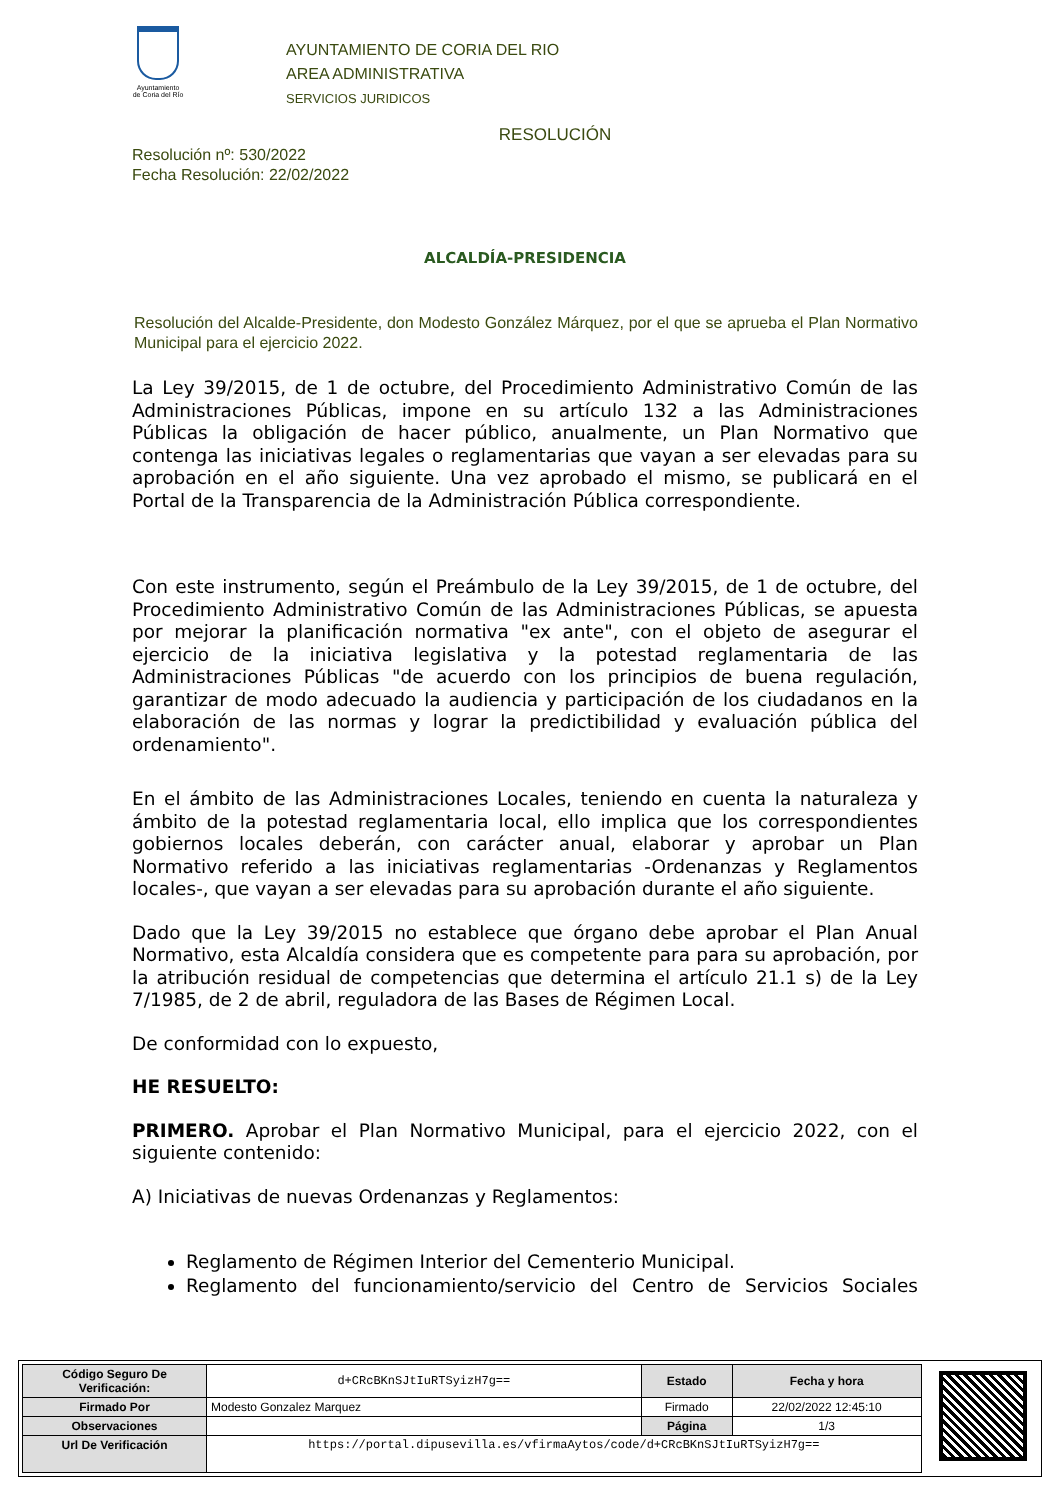Ayuntamiento
de Coria del Río
AYUNTAMIENTO DE CORIA DEL RIO
AREA ADMINISTRATIVA
SERVICIOS JURIDICOS
RESOLUCIÓN
Resolución nº: 530/2022
Fecha Resolución: 22/02/2022
ALCALDÍA-PRESIDENCIA
Resolución del Alcalde-Presidente, don Modesto González Márquez, por el que se aprueba el Plan Normativo Municipal para el ejercicio 2022.
La Ley 39/2015, de 1 de octubre, del Procedimiento Administrativo Común de las Administraciones Públicas, impone en su artículo 132 a las Administraciones Públicas la obligación de hacer público, anualmente, un Plan Normativo que contenga las iniciativas legales o reglamentarias que vayan a ser elevadas para su aprobación en el año siguiente. Una vez aprobado el mismo, se publicará en el Portal de la Transparencia de la Administración Pública correspondiente.
Con este instrumento, según el Preámbulo de la Ley 39/2015, de 1 de octubre, del Procedimiento Administrativo Común de las Administraciones Públicas, se apuesta por mejorar la planificación normativa "ex ante", con el objeto de asegurar el ejercicio de la iniciativa legislativa y la potestad reglamentaria de las Administraciones Públicas "de acuerdo con los principios de buena regulación, garantizar de modo adecuado la audiencia y participación de los ciudadanos en la elaboración de las normas y lograr la predictibilidad y evaluación pública del ordenamiento".
En el ámbito de las Administraciones Locales, teniendo en cuenta la naturaleza y ámbito de la potestad reglamentaria local, ello implica que los correspondientes gobiernos locales deberán, con carácter anual, elaborar y aprobar un Plan Normativo referido a las iniciativas reglamentarias -Ordenanzas y Reglamentos locales-, que vayan a ser elevadas para su aprobación durante el año siguiente.
Dado que la Ley 39/2015 no establece que órgano debe aprobar el Plan Anual Normativo, esta Alcaldía considera que es competente para para su aprobación, por la atribución residual de competencias que determina el artículo 21.1 s) de la Ley 7/1985, de 2 de abril, reguladora de las Bases de Régimen Local.
De conformidad con lo expuesto,
HE RESUELTO:
PRIMERO. Aprobar el Plan Normativo Municipal, para el ejercicio 2022, con el siguiente contenido:
A) Iniciativas de nuevas Ordenanzas y Reglamentos:
Reglamento de Régimen Interior del Cementerio Municipal.
Reglamento del funcionamiento/servicio del Centro de Servicios Sociales
| Código Seguro De Verificación: | d+CRcBKnSJtIuRTSyizH7g== | Estado | Fecha y hora |
| Firmado Por | Modesto Gonzalez Marquez | Firmado | 22/02/2022 12:45:10 |
| Observaciones | | Página | 1/3 |
| Url De Verificación | https://portal.dipusevilla.es/vfirmaAytos/code/d+CRcBKnSJtIuRTSyizH7g== | | |